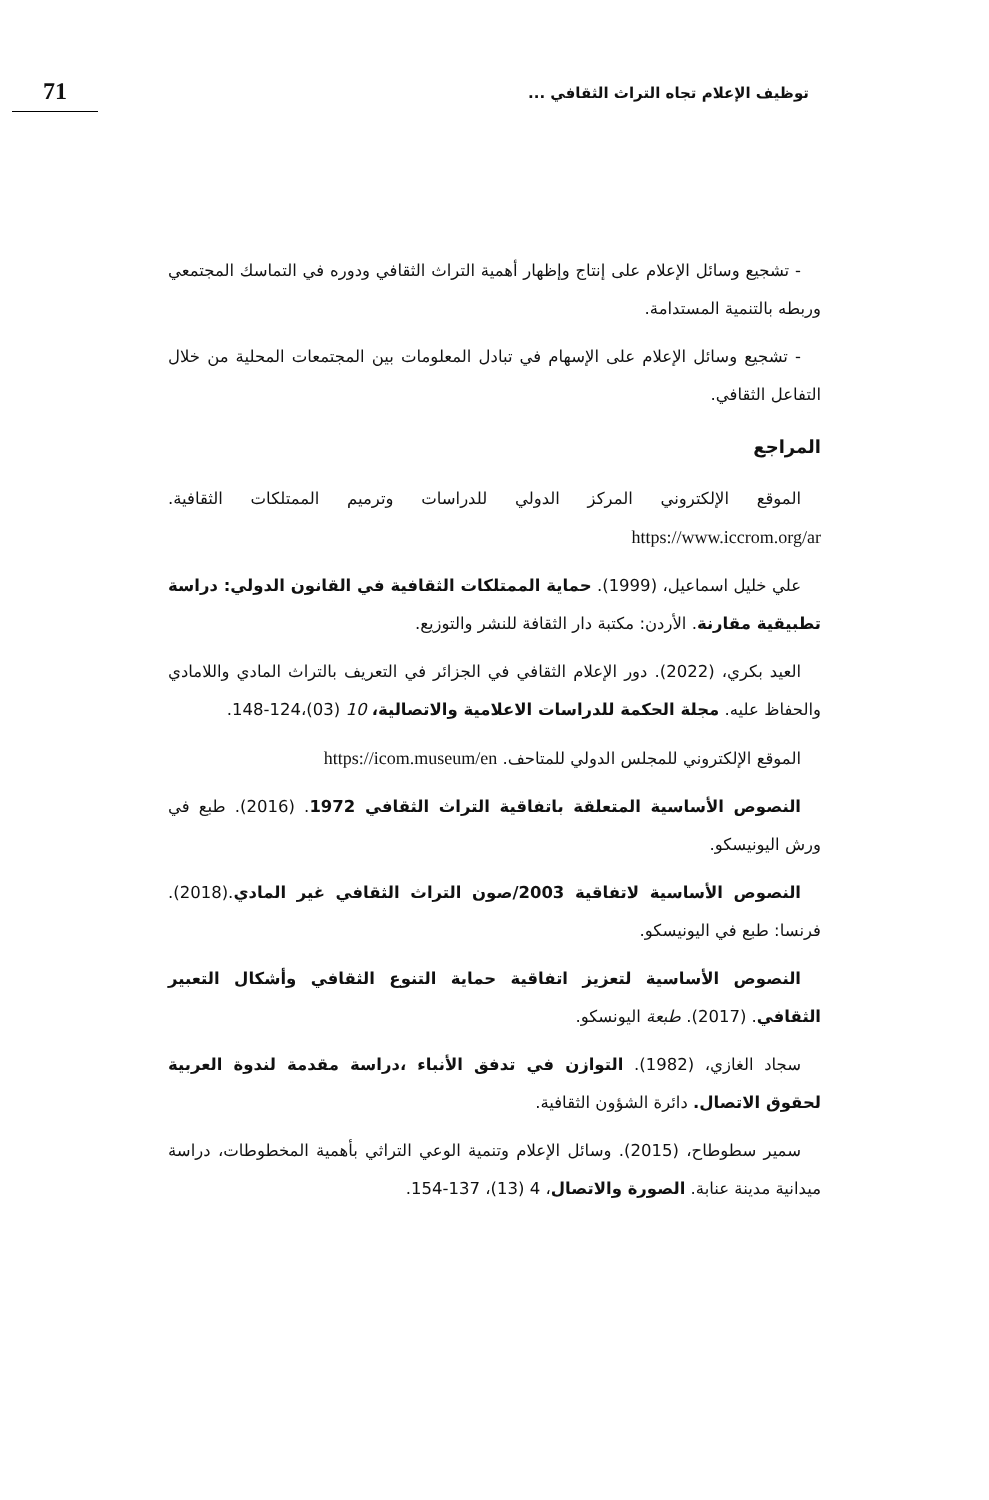71
توظيف الإعلام تجاه التراث الثقافي ...
- تشجيع وسائل الإعلام على إنتاج وإظهار أهمية التراث الثقافي ودوره في التماسك المجتمعي وربطه بالتنمية المستدامة.
- تشجيع وسائل الإعلام على الإسهام في تبادل المعلومات بين المجتمعات المحلية من خلال التفاعل الثقافي.
المراجع
الموقع الإلكتروني المركز الدولي للدراسات وترميم الممتلكات الثقافية. https://www.iccrom.org/ar
علي خليل اسماعيل، (1999). حماية الممتلكات الثقافية في القانون الدولي: دراسة تطبيقية مقارنة. الأردن: مكتبة دار الثقافة للنشر والتوزيع.
العيد بكري، (2022). دور الإعلام الثقافي في الجزائر في التعريف بالتراث المادي واللامادي والحفاظ عليه. مجلة الحكمة للدراسات الاعلامية والاتصالية، 10 (03)،124-148.
الموقع الإلكتروني للمجلس الدولي للمتاحف. https://icom.museum/en
النصوص الأساسية المتعلقة باتفاقية التراث الثقافي 1972. (2016). طبع في ورش اليونيسكو.
النصوص الأساسية لاتفاقية 2003/صون التراث الثقافي غير المادي.(2018). فرنسا: طبع في اليونيسكو.
النصوص الأساسية لتعزيز اتفاقية حماية التنوع الثقافي وأشكال التعبير الثقافي. (2017). طبعة اليونسكو.
سجاد الغازي، (1982). التوازن في تدفق الأنباء ،دراسة مقدمة لندوة العربية لحقوق الاتصال. دائرة الشؤون الثقافية.
سمير سطوطاح، (2015). وسائل الإعلام وتنمية الوعي التراثي بأهمية المخطوطات، دراسة ميدانية مدينة عنابة. الصورة والاتصال، 4 (13)، 137-154.